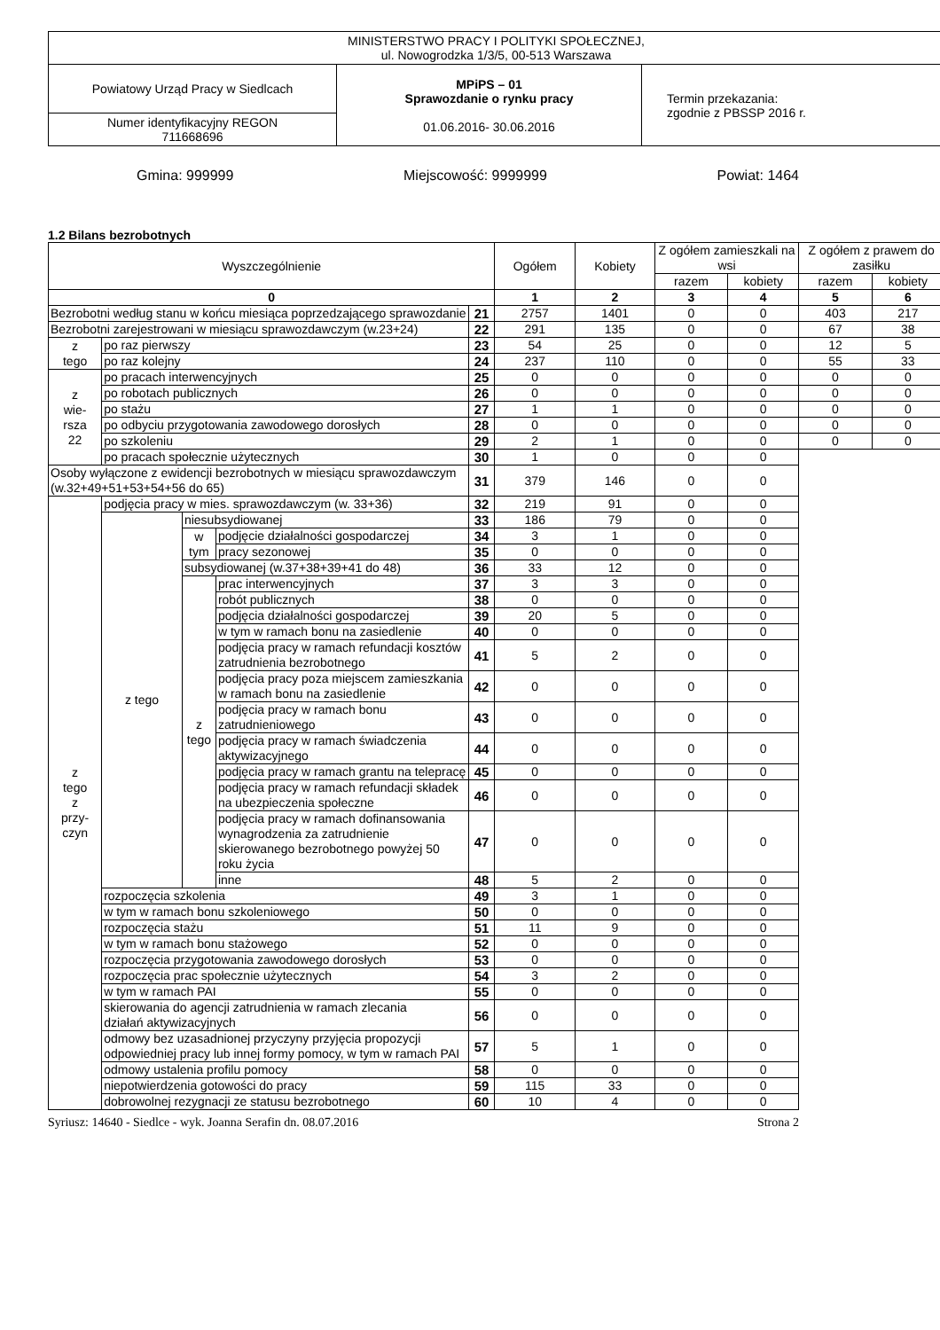| MINISTERSTWO PRACY I POLITYKI SPOŁECZNEJ, ul. Nowogrodzka 1/3/5, 00-513 Warszawa | | |
| Powiatowy Urząd Pracy w Siedlcach | MPiPS – 01 Sprawozdanie o rynku pracy 01.06.2016- 30.06.2016 | Termin przekazania: zgodnie z PBSSP 2016 r. |
| Numer identyfikacyjny REGON 711668696 | | |
Gmina: 999999 Miejscowość: 9999999 Powiat: 1464
1.2 Bilans bezrobotnych
| Wyszczególnienie | | | | | Ogółem | Kobiety | Z ogółem zamieszkali na wsi | | Z ogółem z prawem do zasiłku | |
| --- | --- | --- | --- | --- | --- | --- | --- | --- | --- | --- |
| | | | | | | | razem | kobiety | razem | kobiety |
| 0 | | | | | 1 | 2 | 3 | 4 | 5 | 6 |
| Bezrobotni według stanu w końcu miesiąca poprzedzającego sprawozdanie | | | | 21 | 2757 | 1401 | 0 | 0 | 403 | 217 |
| Bezrobotni zarejestrowani w miesiącu sprawozdawczym (w.23+24) | | | | 22 | 291 | 135 | 0 | 0 | 67 | 38 |
| z tego | po raz pierwszy | | | 23 | 54 | 25 | 0 | 0 | 12 | 5 |
| | po raz kolejny | | | 24 | 237 | 110 | 0 | 0 | 55 | 33 |
| z wie- rsza 22 | po pracach interwencyjnych | | | 25 | 0 | 0 | 0 | 0 | 0 | 0 |
| | po robotach publicznych | | | 26 | 0 | 0 | 0 | 0 | 0 | 0 |
| | po stażu | | | 27 | 1 | 1 | 0 | 0 | 0 | 0 |
| | po odbyciu przygotowania zawodowego dorosłych | | | 28 | 0 | 0 | 0 | 0 | 0 | 0 |
| | po szkoleniu | | | 29 | 2 | 1 | 0 | 0 | 0 | 0 |
| | po pracach społecznie użytecznych | | | 30 | 1 | 0 | 0 | 0 | | |
| Osoby wyłączone z ewidencji bezrobotnych w miesiącu sprawozdawczym (w.32+49+51+53+54+56 do 65) | | | | 31 | 379 | 146 | 0 | 0 | | |
| z tego z przy- czyn | podjęcia pracy w mies. sprawozdawczym (w. 33+36) | | | 32 | 219 | 91 | 0 | 0 | | |
| | z tego | niesubsydiowanej | | 33 | 186 | 79 | 0 | 0 | | |
| | | w tym | podjęcie działalności gospodarczej | 34 | 3 | 1 | 0 | 0 | | |
| | | | pracy sezonowej | 35 | 0 | 0 | 0 | 0 | | |
| | | subsydiowanej (w.37+38+39+41 do 48) | | 36 | 33 | 12 | 0 | 0 | | |
| | | z tego | prac interwencyjnych | 37 | 3 | 3 | 0 | 0 | | |
| | | | robót publicznych | 38 | 0 | 0 | 0 | 0 | | |
| | | | podjęcia działalności gospodarczej | 39 | 20 | 5 | 0 | 0 | | |
| | | | w tym w ramach bonu na zasiedlenie | 40 | 0 | 0 | 0 | 0 | | |
| | | | podjęcia pracy w ramach refundacji kosztów zatrudnienia bezrobotnego | 41 | 5 | 2 | 0 | 0 | | |
| | | | podjęcia pracy poza miejscem zamieszkania w ramach bonu na zasiedlenie | 42 | 0 | 0 | 0 | 0 | | |
| | | | podjęcia pracy w ramach bonu zatrudnieniowego | 43 | 0 | 0 | 0 | 0 | | |
| | | | podjęcia pracy w ramach świadczenia aktywizacyjnego | 44 | 0 | 0 | 0 | 0 | | |
| | | | podjęcia pracy w ramach grantu na telepracę | 45 | 0 | 0 | 0 | 0 | | |
| | | | podjęcia pracy w ramach refundacji składek na ubezpieczenia społeczne | 46 | 0 | 0 | 0 | 0 | | |
| | | | podjęcia pracy w ramach dofinansowania wynagrodzenia za zatrudnienie skierowanego bezrobotnego powyżej 50 roku życia | 47 | 0 | 0 | 0 | 0 | | |
| | | | inne | 48 | 5 | 2 | 0 | 0 | | |
| | rozpoczęcia szkolenia | | | 49 | 3 | 1 | 0 | 0 | | |
| | w tym w ramach bonu szkoleniowego | | | 50 | 0 | 0 | 0 | 0 | | |
| | rozpoczęcia stażu | | | 51 | 11 | 9 | 0 | 0 | | |
| | w tym w ramach bonu stażowego | | | 52 | 0 | 0 | 0 | 0 | | |
| | rozpoczęcia przygotowania zawodowego dorosłych | | | 53 | 0 | 0 | 0 | 0 | | |
| | rozpoczęcia prac społecznie użytecznych | | | 54 | 3 | 2 | 0 | 0 | | |
| | w tym w ramach PAI | | | 55 | 0 | 0 | 0 | 0 | | |
| | skierowania do agencji zatrudnienia w ramach zlecania działań aktywizacyjnych | | | 56 | 0 | 0 | 0 | 0 | | |
| | odmowy bez uzasadnionej przyczyny przyjęcia propozycji odpowiedniej pracy lub innej formy pomocy, w tym w ramach PAI | | | 57 | 5 | 1 | 0 | 0 | | |
| | odmowy ustalenia profilu pomocy | | | 58 | 0 | 0 | 0 | 0 | | |
| | niepotwierdzenia gotowości do pracy | | | 59 | 115 | 33 | 0 | 0 | | |
| | dobrowolnej rezygnacji ze statusu bezrobotnego | | | 60 | 10 | 4 | 0 | 0 | | |
Syriusz: 14640 - Siedlce - wyk. Joanna Serafin dn. 08.07.2016 Strona 2